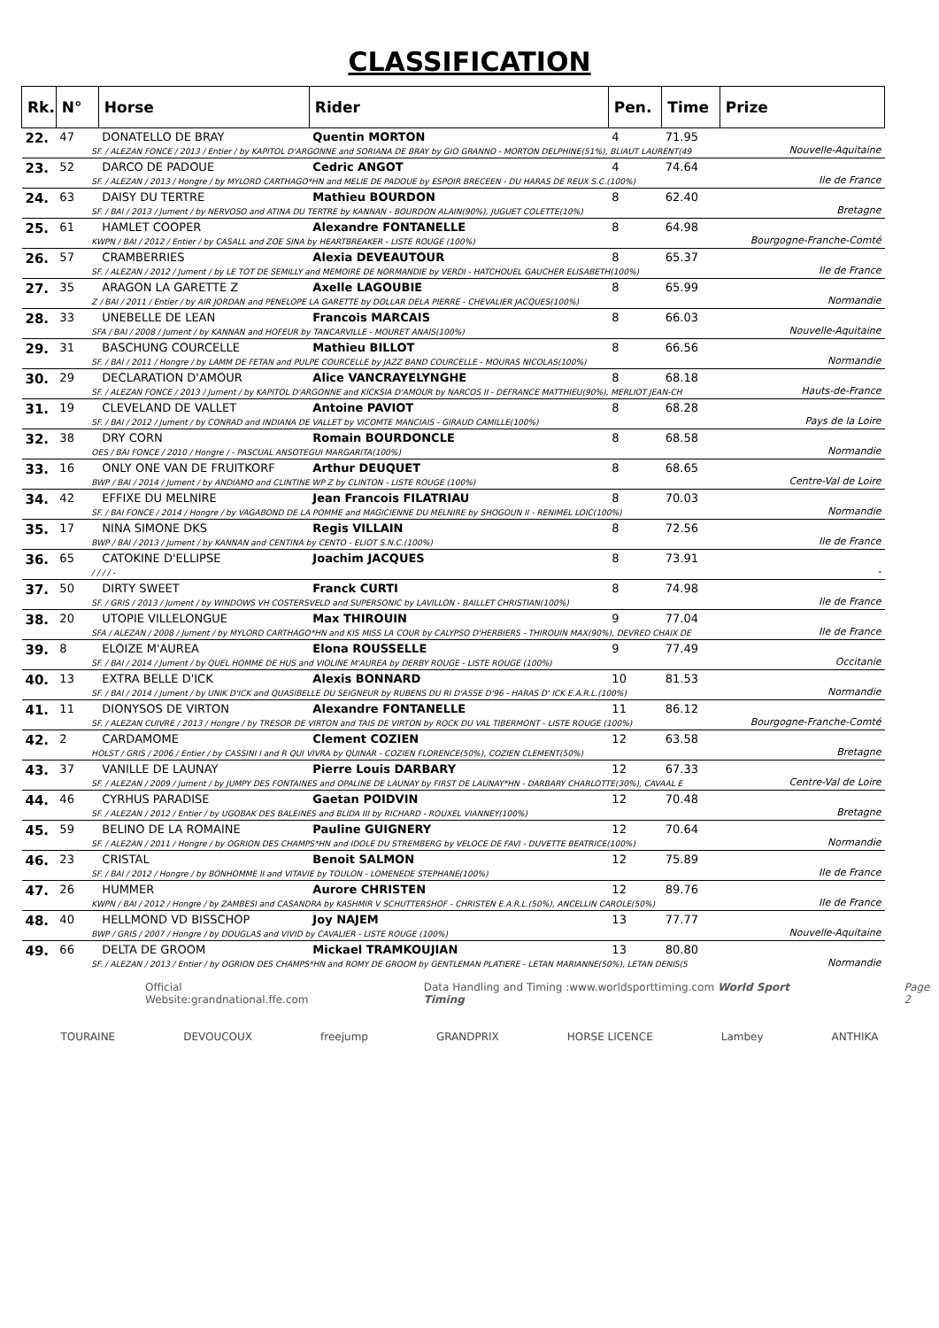CLASSIFICATION
| Rk. | N° | Horse | Rider | Pen. | Time | Prize |
| --- | --- | --- | --- | --- | --- | --- |
| 22. | 47 | DONATELLO DE BRAY | Quentin MORTON | 4 | 71.95 | Nouvelle-Aquitaine |
| | SF. / ALEZAN FONCE / 2013 / Entier / by KAPITOL D'ARGONNE and SORIANA DE BRAY by GIO GRANNO - MORTON DELPHINE(51%), BLIAUT LAURENT(49 | | | | | |
| 23. | 52 | DARCO DE PADOUE | Cedric ANGOT | 4 | 74.64 | Ile de France |
| | SF. / ALEZAN / 2013 / Hongre / by MYLORD CARTHAGO*HN and MELIE DE PADOUE by ESPOIR BRECEEN - DU HARAS DE REUX S.C.(100%) | | | | | |
| 24. | 63 | DAISY DU TERTRE | Mathieu BOURDON | 8 | 62.40 | Bretagne |
| | SF. / BAI / 2013 / Jument / by NERVOSO and ATINA DU TERTRE by KANNAN - BOURDON ALAIN(90%), JUGUET COLETTE(10%) | | | | | |
| 25. | 61 | HAMLET COOPER | Alexandre FONTANELLE | 8 | 64.98 | Bourgogne-Franche-Comté |
| | KWPN / BAI / 2012 / Entier / by CASALL and ZOE SINA by HEARTBREAKER - LISTE ROUGE (100%) | | | | | |
| 26. | 57 | CRAMBERRIES | Alexia DEVEAUTOUR | 8 | 65.37 | Ile de France |
| | SF. / ALEZAN / 2012 / Jument / by LE TOT DE SEMILLY and MEMOIRE DE NORMANDIE by VERDI - HATCHOUEL GAUCHER ELISABETH(100%) | | | | | |
| 27. | 35 | ARAGON LA GARETTE Z | Axelle LAGOUBIE | 8 | 65.99 | Normandie |
| | Z / BAI / 2011 / Entier / by AIR JORDAN and PENELOPE LA GARETTE by DOLLAR DELA PIERRE - CHEVALIER JACQUES(100%) | | | | | |
| 28. | 33 | UNEBELLE DE LEAN | Francois MARCAIS | 8 | 66.03 | Nouvelle-Aquitaine |
| | SFA / BAI / 2008 / Jument / by KANNAN and HOFEUR by TANCARVILLE - MOURET ANAIS(100%) | | | | | |
| 29. | 31 | BASCHUNG COURCELLE | Mathieu BILLOT | 8 | 66.56 | Normandie |
| | SF. / BAI / 2011 / Hongre / by LAMM DE FETAN and PULPE COURCELLE by JAZZ BAND COURCELLE - MOURAS NICOLAS(100%) | | | | | |
| 30. | 29 | DECLARATION D'AMOUR | Alice VANCRAYELYNGHE | 8 | 68.18 | Hauts-de-France |
| | SF. / ALEZAN FONCE / 2013 / Jument / by KAPITOL D'ARGONNE and KICKSIA D'AMOUR by NARCOS II - DEFRANCE MATTHIEU(90%), MERLIOT JEAN-CH | | | | | |
| 31. | 19 | CLEVELAND DE VALLET | Antoine PAVIOT | 8 | 68.28 | Pays de la Loire |
| | SF. / BAI / 2012 / Jument / by CONRAD and INDIANA DE VALLET by VICOMTE MANCIAIS - GIRAUD CAMILLE(100%) | | | | | |
| 32. | 38 | DRY CORN | Romain BOURDONCLE | 8 | 68.58 | Normandie |
| | OES / BAI FONCE / 2010 / Hongre / - PASCUAL ANSOTEGUI MARGARITA(100%) | | | | | |
| 33. | 16 | ONLY ONE VAN DE FRUITKORF | Arthur DEUQUET | 8 | 68.65 | Centre-Val de Loire |
| | BWP / BAI / 2014 / Jument / by ANDIAMO and CLINTINE WP Z by CLINTON - LISTE ROUGE (100%) | | | | | |
| 34. | 42 | EFFIXE DU MELNIRE | Jean Francois FILATRIAU | 8 | 70.03 | Normandie |
| | SF. / BAI FONCE / 2014 / Hongre / by VAGABOND DE LA POMME and MAGICIENNE DU MELNIRE by SHOGOUN II - RENIMEL LOIC(100%) | | | | | |
| 35. | 17 | NINA SIMONE DKS | Regis VILLAIN | 8 | 72.56 | Ile de France |
| | BWP / BAI / 2013 / Jument / by KANNAN and CENTINA by CENTO - ELIOT S.N.C.(100%) | | | | | |
| 36. | 65 | CATOKINE D'ELLIPSE | Joachim JACQUES | 8 | 73.91 | - |
| | / / / / - | | | | | |
| 37. | 50 | DIRTY SWEET | Franck CURTI | 8 | 74.98 | Ile de France |
| | SF. / GRIS / 2013 / Jument / by WINDOWS VH COSTERSVELD and SUPERSONIC by LAVILLON - BAILLET CHRISTIAN(100%) | | | | | |
| 38. | 20 | UTOPIE VILLELONGUE | Max THIROUIN | 9 | 77.04 | Ile de France |
| | SFA / ALEZAN / 2008 / Jument / by MYLORD CARTHAGO*HN and KIS MISS LA COUR by CALYPSO D'HERBIERS - THIROUIN MAX(90%), DEVRED CHAIX DE | | | | | |
| 39. | 8 | ELOIZE M'AUREA | Elona ROUSSELLE | 9 | 77.49 | Occitanie |
| | SF. / BAI / 2014 / Jument / by QUEL HOMME DE HUS and VIOLINE M'AUREA by DERBY ROUGE - LISTE ROUGE (100%) | | | | | |
| 40. | 13 | EXTRA BELLE D'ICK | Alexis BONNARD | 10 | 81.53 | Normandie |
| | SF. / BAI / 2014 / Jument / by UNIK D'ICK and QUASIBELLE DU SEIGNEUR by RUBENS DU RI D'ASSE D'96 - HARAS D' ICK E.A.R.L.(100%) | | | | | |
| 41. | 11 | DIONYSOS DE VIRTON | Alexandre FONTANELLE | 11 | 86.12 | Bourgogne-Franche-Comté |
| | SF. / ALEZAN CUIVRE / 2013 / Hongre / by TRESOR DE VIRTON and TAIS DE VIRTON by ROCK DU VAL TIBERMONT - LISTE ROUGE (100%) | | | | | |
| 42. | 2 | CARDAMOME | Clement COZIEN | 12 | 63.58 | Bretagne |
| | HOLST / GRIS / 2006 / Entier / by CASSINI I and R QUI VIVRA by QUINAR - COZIEN FLORENCE(50%), COZIEN CLEMENT(50%) | | | | | |
| 43. | 37 | VANILLE DE LAUNAY | Pierre Louis DARBARY | 12 | 67.33 | Centre-Val de Loire |
| | SF. / ALEZAN / 2009 / Jument / by JUMPY DES FONTAINES and OPALINE DE LAUNAY by FIRST DE LAUNAY*HN - DARBARY CHARLOTTE(30%), CAVAAL E | | | | | |
| 44. | 46 | CYRHUS PARADISE | Gaetan POIDVIN | 12 | 70.48 | Bretagne |
| | SF. / ALEZAN / 2012 / Entier / by UGOBAK DES BALEINES and BLIDA III by RICHARD - ROUXEL VIANNEY(100%) | | | | | |
| 45. | 59 | BELINO DE LA ROMAINE | Pauline GUIGNERY | 12 | 70.64 | Normandie |
| | SF. / ALEZAN / 2011 / Hongre / by OGRION DES CHAMPS*HN and IDOLE DU STREMBERG by VELOCE DE FAVI - DUVETTE BEATRICE(100%) | | | | | |
| 46. | 23 | CRISTAL | Benoit SALMON | 12 | 75.89 | Ile de France |
| | SF. / BAI / 2012 / Hongre / by BONHOMME II and VITAVIE by TOULON - LOMENEDE STEPHANE(100%) | | | | | |
| 47. | 26 | HUMMER | Aurore CHRISTEN | 12 | 89.76 | Ile de France |
| | KWPN / BAI / 2012 / Hongre / by ZAMBESI and CASANDRA by KASHMIR V SCHUTTERSHOF - CHRISTEN E.A.R.L.(50%), ANCELLIN CAROLE(50%) | | | | | |
| 48. | 40 | HELLMOND VD BISSCHOP | Joy NAJEM | 13 | 77.77 | Nouvelle-Aquitaine |
| | BWP / GRIS / 2007 / Hongre / by DOUGLAS and VIVID by CAVALIER - LISTE ROUGE (100%) | | | | | |
| 49. | 66 | DELTA DE GROOM | Mickael TRAMKOUJIAN | 13 | 80.80 | Normandie |
| | SF. / ALEZAN / 2013 / Entier / by OGRION DES CHAMPS*HN and ROMY DE GROOM by GENTLEMAN PLATIERE - LETAN MARIANNE(50%), LETAN DENIS(5 | | | | | |
Official Website:grandnational.ffe.com Data Handling and Timing :www.worldsporttiming.com World Sport Timing Page 2
TOURAINE DEVOUCOUX freejump GRANDPRIX HORSE LICENCE Lambey ANTHIKA